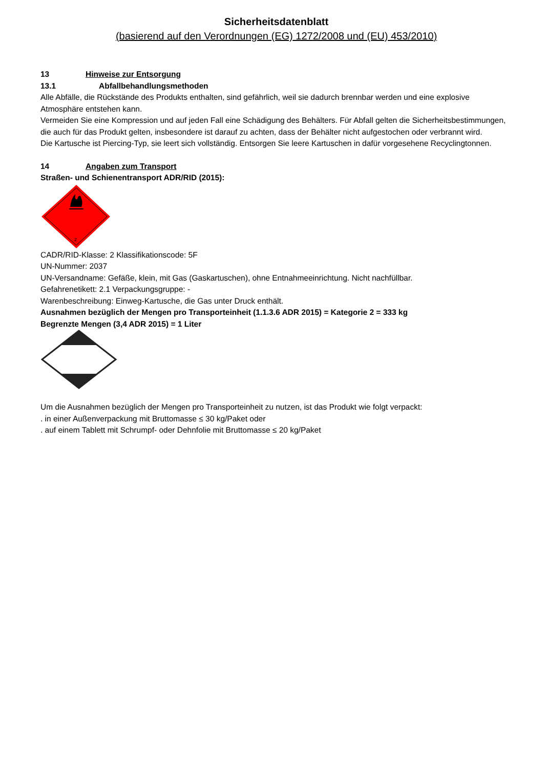Sicherheitsdatenblatt
(basierend auf den Verordnungen (EG) 1272/2008 und (EU) 453/2010)
13 Hinweise zur Entsorgung
13.1 Abfallbehandlungsmethoden
Alle Abfälle, die Rückstände des Produkts enthalten, sind gefährlich, weil sie dadurch brennbar werden und eine explosive Atmosphäre entstehen kann.
Vermeiden Sie eine Kompression und auf jeden Fall eine Schädigung des Behälters. Für Abfall gelten die Sicherheitsbestimmungen, die auch für das Produkt gelten, insbesondere ist darauf zu achten, dass der Behälter nicht aufgestochen oder verbrannt wird.
Die Kartusche ist Piercing-Typ, sie leert sich vollständig. Entsorgen Sie leere Kartuschen in dafür vorgesehene Recyclingtonnen.
14 Angaben zum Transport
Straßen- und Schienentransport ADR/RID (2015):
2
CADR/RID-Klasse: 2 Klassifikationscode: 5F
UN-Nummer: 2037
UN-Versandname: Gefäße, klein, mit Gas (Gaskartuschen), ohne Entnahmeeinrichtung. Nicht nachfüllbar.
Gefahrenetikett: 2.1 Verpackungsgruppe: -
Warenbeschreibung: Einweg-Kartusche, die Gas unter Druck enthält.
Ausnahmen bezüglich der Mengen pro Transporteinheit (1.1.3.6 ADR 2015) = Kategorie 2 = 333 kg
Begrenzte Mengen (3,4 ADR 2015) = 1 Liter
Um die Ausnahmen bezüglich der Mengen pro Transporteinheit zu nutzen, ist das Produkt wie folgt verpackt:
. in einer Außenverpackung mit Bruttomasse ≤ 30 kg/Paket oder
. auf einem Tablett mit Schrumpf- oder Dehnfolie mit Bruttomasse ≤ 20 kg/Paket